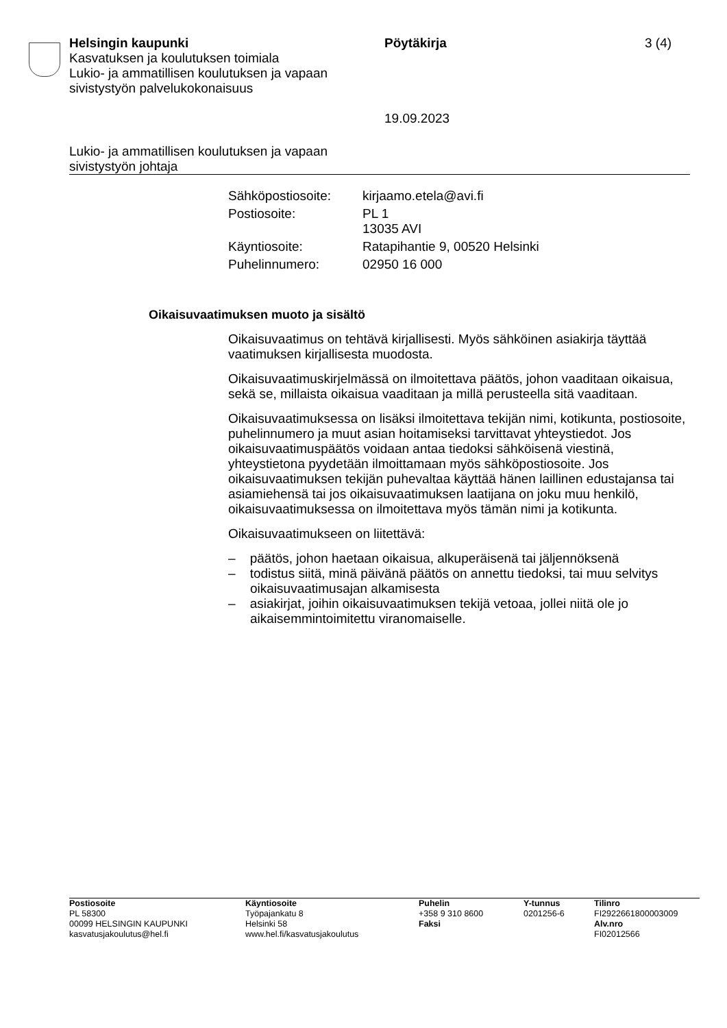Helsingin kaupunki
Kasvatuksen ja koulutuksen toimiala
Lukio- ja ammatillisen koulutuksen ja vapaan
sivistystyön palvelukokonaisuus
Pöytäkirja
19.09.2023
3 (4)
Lukio- ja ammatillisen koulutuksen ja vapaan
sivistystyön johtaja
| Sähköpostiosoite: | kirjaamo.etela@avi.fi |
| Postiosoite: | PL 1 13035 AVI |
| Käyntiosoite: | Ratapihantie 9, 00520 Helsinki |
| Puhelinnumero: | 02950 16 000 |
Oikaisuvaatimuksen muoto ja sisältö
Oikaisuvaatimus on tehtävä kirjallisesti. Myös sähköinen asiakirja täyttää vaatimuksen kirjallisesta muodosta.
Oikaisuvaatimuskirjelmässä on ilmoitettava päätös, johon vaaditaan oikaisua, sekä se, millaista oikaisua vaaditaan ja millä perusteella sitä vaaditaan.
Oikaisuvaatimuksessa on lisäksi ilmoitettava tekijän nimi, kotikunta, postiosoite, puhelinnumero ja muut asian hoitamiseksi tarvittavat yhteystiedot. Jos oikaisuvaatimuspäätös voidaan antaa tiedoksi sähköisenä viestinä, yhteystietona pyydetään ilmoittamaan myös sähköpostiosoite. Jos oikaisuvaatimuksen tekijän puhevaltaa käyttää hänen laillinen edustajansa tai asiamiehensä tai jos oikaisuvaatimuksen laatijana on joku muu henkilö, oikaisuvaatimuksessa on ilmoitettava myös tämän nimi ja kotikunta.
Oikaisuvaatimukseen on liitettävä:
– päätös, johon haetaan oikaisua, alkuperäisenä tai jäljennöksenä
– todistus siitä, minä päivänä päätös on annettu tiedoksi, tai muu selvitys oikaisuvaatimusajan alkamisesta
– asiakirjat, joihin oikaisuvaatimuksen tekijä vetoaa, jollei niitä ole jo aikaisemmintoimitettu viranomaiselle.
| Postiosoite PL 58300 00099 HELSINGIN KAUPUNKI kasvatusjakoulutus@hel.fi | Käyntiosoite Työpajankatu 8 Helsinki 58 www.hel.fi/kasvatusjakoulutus | Puhelin +358 9 310 8600 Faksi | Y-tunnus 0201256-6 | Tilinro FI2922661800003009 Alv.nro FI02012566 |